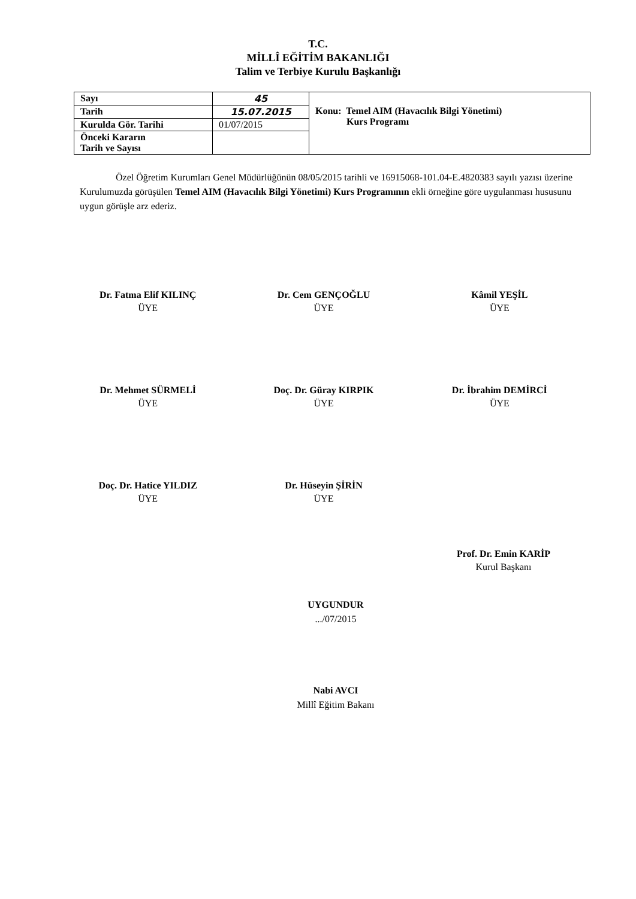T.C.
MİLLÎ EĞİTİM BAKANLIĞI
Talim ve Terbiye Kurulu Başkanlığı
| Sayı | 45 | Konu: Temel AIM (Havacılık Bilgi Yönetimi) Kurs Programı |
| Tarih | 15.07.2015 | |
| Kurulda Gör. Tarihi | 01/07/2015 | |
| Önceki Kararın Tarih ve Sayısı | | |
Özel Öğretim Kurumları Genel Müdürlüğünün 08/05/2015 tarihli ve 16915068-101.04-E.4820383 sayılı yazısı üzerine Kurulumuzda görüşülen Temel AIM (Havacılık Bilgi Yönetimi) Kurs Programının ekli örneğine göre uygulanması hususunu uygun görüşle arz ederiz.
Dr. Fatma Elif KILINÇ
ÜYE
Dr. Cem GENÇOĞLU
ÜYE
Kâmil YEŞİL
ÜYE
Dr. Mehmet SÜRMELİ
ÜYE
Doç. Dr. Güray KIRPIK
ÜYE
Dr. İbrahim DEMİRCİ
ÜYE
Doç. Dr. Hatice YILDIZ
ÜYE
Dr. Hüseyin ŞİRİN
ÜYE
Prof. Dr. Emin KARİP
Kurul Başkanı
UYGUNDUR
.../07/2015
Nabi AVCI
Millî Eğitim Bakanı